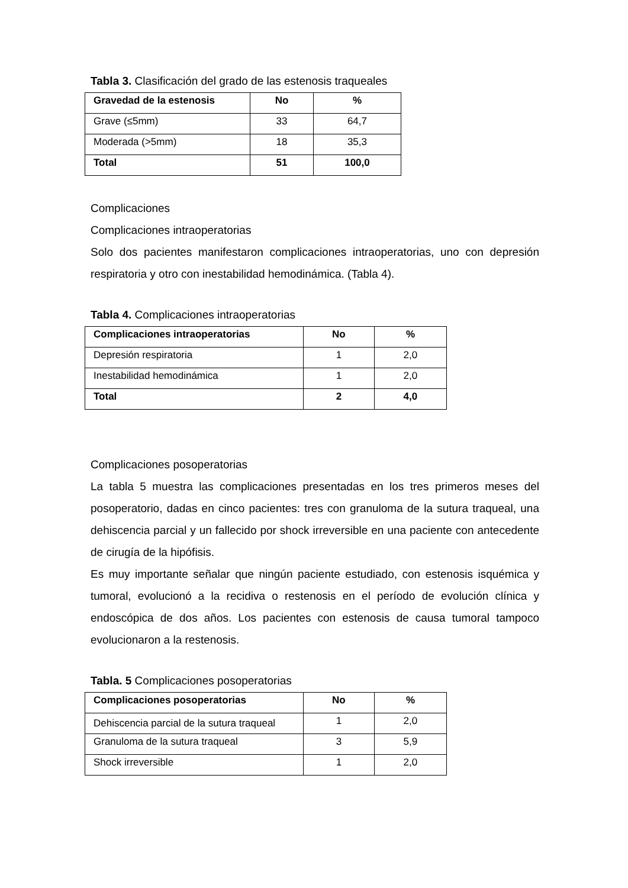Tabla 3. Clasificación del grado de las estenosis traqueales
| Gravedad de la estenosis | No | % |
| --- | --- | --- |
| Grave (≤5mm) | 33 | 64,7 |
| Moderada (>5mm) | 18 | 35,3 |
| Total | 51 | 100,0 |
Complicaciones
Complicaciones intraoperatorias
Solo dos pacientes manifestaron complicaciones intraoperatorias, uno con depresión respiratoria y otro con inestabilidad hemodinámica. (Tabla 4).
Tabla 4. Complicaciones intraoperatorias
| Complicaciones intraoperatorias | No | % |
| --- | --- | --- |
| Depresión respiratoria | 1 | 2,0 |
| Inestabilidad hemodinámica | 1 | 2,0 |
| Total | 2 | 4,0 |
Complicaciones posoperatorias
La tabla 5 muestra las complicaciones presentadas en los tres primeros meses del posoperatorio, dadas en cinco pacientes: tres con granuloma de la sutura traqueal, una dehiscencia parcial y un fallecido por shock irreversible en una paciente con antecedente de cirugía de la hipófisis.
Es muy importante señalar que ningún paciente estudiado, con estenosis isquémica y tumoral, evolucionó a la recidiva o restenosis en el período de evolución clínica y endoscópica de dos años. Los pacientes con estenosis de causa tumoral tampoco evolucionaron a la restenosis.
Tabla. 5 Complicaciones posoperatorias
| Complicaciones posoperatorias | No | % |
| --- | --- | --- |
| Dehiscencia parcial de la sutura traqueal | 1 | 2,0 |
| Granuloma de la sutura traqueal | 3 | 5,9 |
| Shock irreversible | 1 | 2,0 |